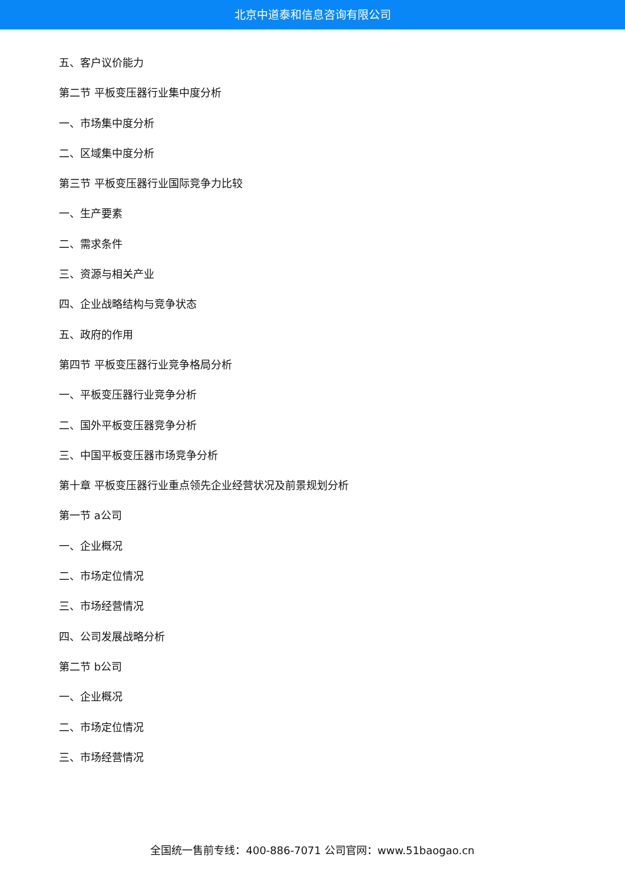北京中道泰和信息咨询有限公司
五、客户议价能力
第二节 平板变压器行业集中度分析
一、市场集中度分析
二、区域集中度分析
第三节 平板变压器行业国际竞争力比较
一、生产要素
二、需求条件
三、资源与相关产业
四、企业战略结构与竞争状态
五、政府的作用
第四节 平板变压器行业竞争格局分析
一、平板变压器行业竞争分析
二、国外平板变压器竞争分析
三、中国平板变压器市场竞争分析
第十章 平板变压器行业重点领先企业经营状况及前景规划分析
第一节 a公司
一、企业概况
二、市场定位情况
三、市场经营情况
四、公司发展战略分析
第二节 b公司
一、企业概况
二、市场定位情况
三、市场经营情况
全国统一售前专线：400-886-7071 公司官网：www.51baogao.cn